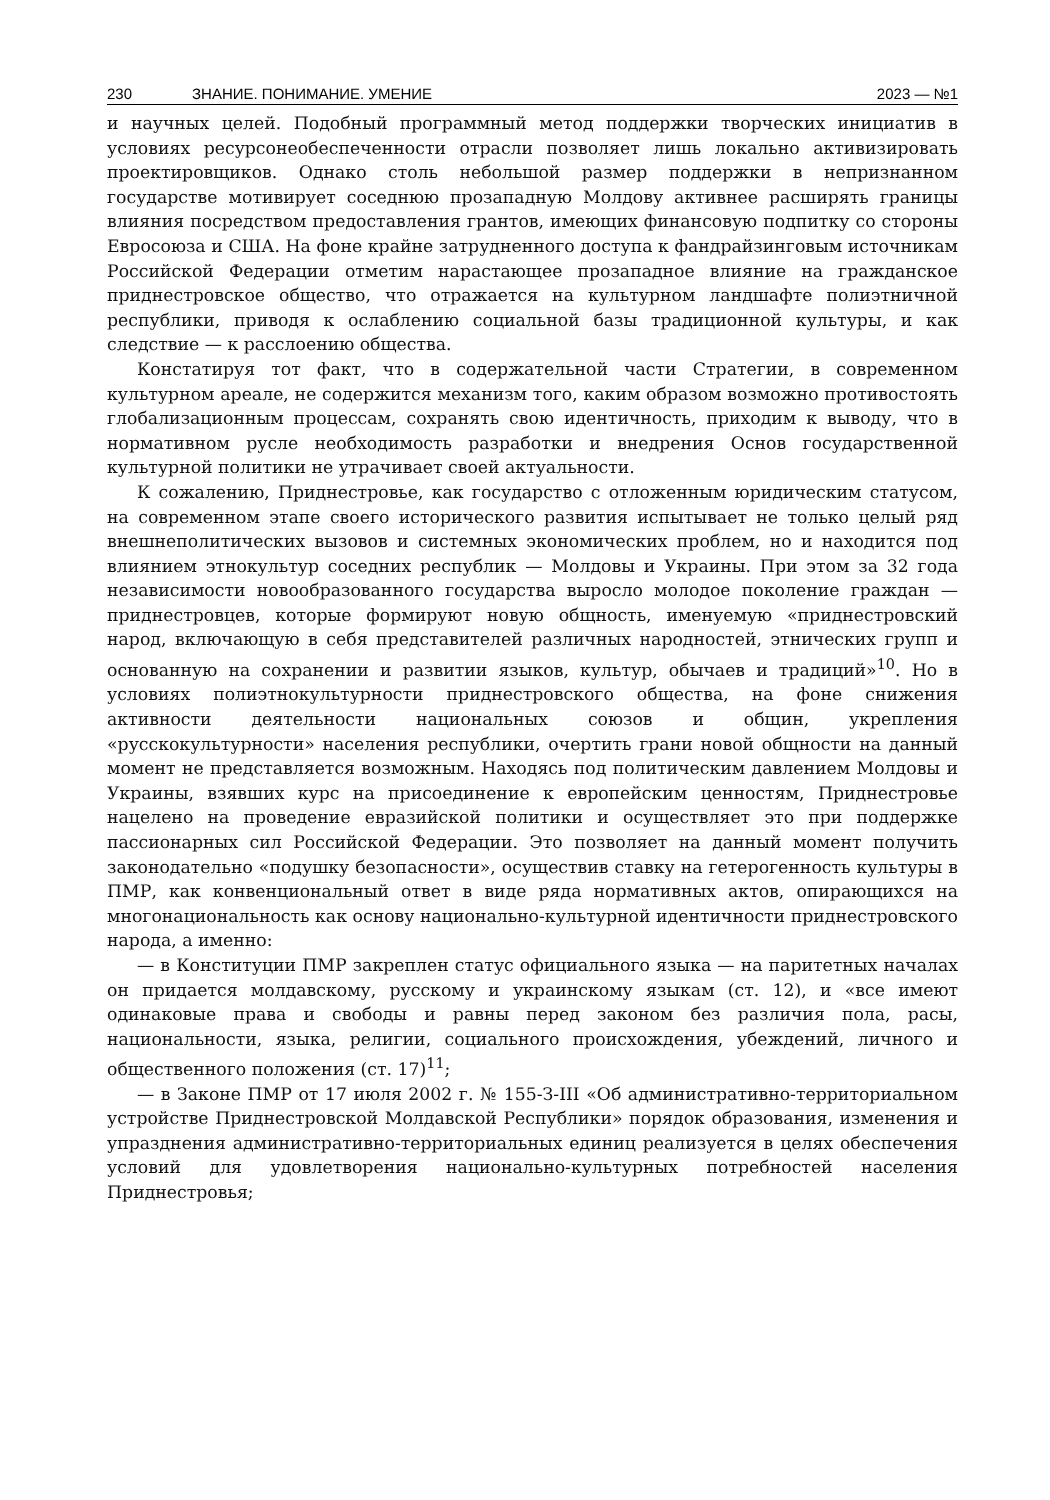230 ЗНАНИЕ. ПОНИМАНИЕ. УМЕНИЕ 2023 — №1
и научных целей. Подобный программный метод поддержки творческих инициатив в условиях ресурсонеобеспеченности отрасли позволяет лишь локально активизировать проектировщиков. Однако столь небольшой размер поддержки в непризнанном государстве мотивирует соседнюю прозападную Молдову активнее расширять границы влияния посредством предоставления грантов, имеющих финансовую подпитку со стороны Евросоюза и США. На фоне крайне затрудненного доступа к фандрайзинговым источникам Российской Федерации отметим нарастающее прозападное влияние на гражданское приднестровское общество, что отражается на культурном ландшафте полиэтничной республики, приводя к ослаблению социальной базы традиционной культуры, и как следствие — к расслоению общества.
Констатируя тот факт, что в содержательной части Стратегии, в современном культурном ареале, не содержится механизм того, каким образом возможно противостоять глобализационным процессам, сохранять свою идентичность, приходим к выводу, что в нормативном русле необходимость разработки и внедрения Основ государственной культурной политики не утрачивает своей актуальности.
К сожалению, Приднестровье, как государство с отложенным юридическим статусом, на современном этапе своего исторического развития испытывает не только целый ряд внешнеполитических вызовов и системных экономических проблем, но и находится под влиянием этнокультур соседних республик — Молдовы и Украины. При этом за 32 года независимости новообразованного государства выросло молодое поколение граждан — приднестровцев, которые формируют новую общность, именуемую «приднестровский народ, включающую в себя представителей различных народностей, этнических групп и основанную на сохранении и развитии языков, культур, обычаев и традиций»<sup>10</sup>. Но в условиях полиэтнокультурности приднестровского общества, на фоне снижения активности деятельности национальных союзов и общин, укрепления «русскокультурности» населения республики, очертить грани новой общности на данный момент не представляется возможным. Находясь под политическим давлением Молдовы и Украины, взявших курс на присоединение к европейским ценностям, Приднестровье нацелено на проведение евразийской политики и осуществляет это при поддержке пассионарных сил Российской Федерации. Это позволяет на данный момент получить законодательно «подушку безопасности», осуществив ставку на гетерогенность культуры в ПМР, как конвенциональный ответ в виде ряда нормативных актов, опирающихся на многонациональность как основу национально-культурной идентичности приднестровского народа, а именно:
— в Конституции ПМР закреплен статус официального языка — на паритетных началах он придается молдавскому, русскому и украинскому языкам (ст. 12), и «все имеют одинаковые права и свободы и равны перед законом без различия пола, расы, национальности, языка, религии, социального происхождения, убеждений, личного и общественного положения (ст. 17)<sup>11</sup>;
— в Законе ПМР от 17 июля 2002 г. № 155-З-III «Об административно-территориальном устройстве Приднестровской Молдавской Республики» порядок образования, изменения и упразднения административно-территориальных единиц реализуется в целях обеспечения условий для удовлетворения национально-культурных потребностей населения Приднестровья;